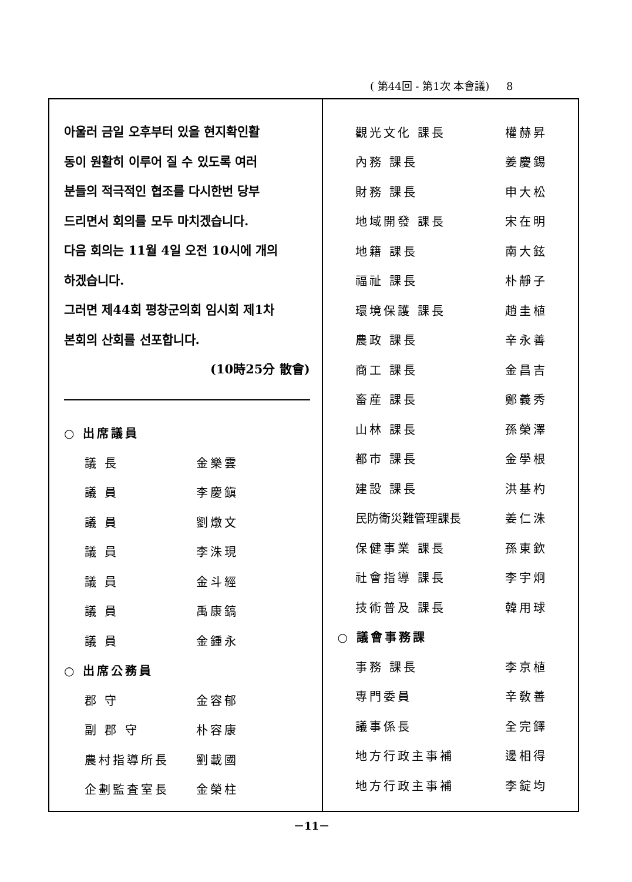( 第44回 - 第1次 本會議) 8
아울러 금일 오후부터 있을 현지확인활
동이 원활히 이루어 질 수 있도록 여러
분들의 적극적인 협조를 다시한번 당부
드리면서 회의를 모두 마치겠습니다.
다음 회의는 11월 4일 오전 10시에 개의
하겠습니다.
그러면 제44회 평창군의회 임시회 제1차
본회의 산회를 선포합니다.
(10時25分 散會)
| ○ 出席議員 | |
| 議 長 | 金樂雲 |
| 議 員 | 李慶鎭 |
| 議 員 | 劉燉文 |
| 議 員 | 李洙現 |
| 議 員 | 金斗經 |
| 議 員 | 禹康鎬 |
| 議 員 | 金鍾永 |
| ○ 出席公務員 | |
| 郡 守 | 金容郁 |
| 副 郡 守 | 朴容康 |
| 農村指導所長 | 劉載國 |
| 企劃監査室長 | 金榮柱 |
| 觀光文化 課長 | 權赫昇 |
| 內務 課長 | 姜慶錫 |
| 財務 課長 | 申大松 |
| 地域開發 課長 | 宋在明 |
| 地籍 課長 | 南大鉉 |
| 福祉 課長 | 朴靜子 |
| 環境保護 課長 | 趙圭植 |
| 農政 課長 | 辛永善 |
| 商工 課長 | 金昌吉 |
| 畜産 課長 | 鄭義秀 |
| 山林 課長 | 孫榮澤 |
| 都市 課長 | 金學根 |
| 建設 課長 | 洪基杓 |
| 民防衛災難管理課長 | 姜仁洙 |
| 保健事業 課長 | 孫東欽 |
| 社會指導 課長 | 李宇炯 |
| 技術普及 課長 | 韓用球 |
| ○ 議會事務課 | |
| 事務 課長 | 李京植 |
| 專門委員 | 辛敎善 |
| 議事係長 | 全完鐸 |
| 地方行政主事補 | 邊相得 |
| 地方行政主事補 | 李錠均 |
－11－